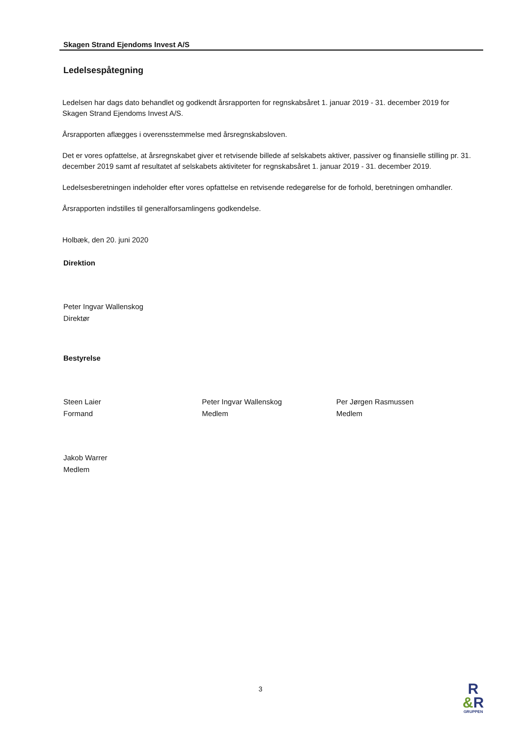Skagen Strand Ejendoms Invest A/S
Ledelsespåtegning
Ledelsen har dags dato behandlet og godkendt årsrapporten for regnskabsåret 1. januar 2019 - 31. december 2019 for Skagen Strand Ejendoms Invest A/S.
Årsrapporten aflægges i overensstemmelse med årsregnskabsloven.
Det er vores opfattelse, at årsregnskabet giver et retvisende billede af selskabets aktiver, passiver og finansielle stilling pr. 31. december 2019 samt af resultatet af selskabets aktiviteter for regnskabsåret 1. januar 2019 - 31. december 2019.
Ledelsesberetningen indeholder efter vores opfattelse en retvisende redegørelse for de forhold, beretningen omhandler.
Årsrapporten indstilles til generalforsamlingens godkendelse.
Holbæk, den 20. juni 2020
Direktion
Peter Ingvar Wallenskog
Direktør
Bestyrelse
Steen Laier
Formand
Peter Ingvar Wallenskog
Medlem
Per Jørgen Rasmussen
Medlem
Jakob Warrer
Medlem
3
R
&R
GRUPPEN